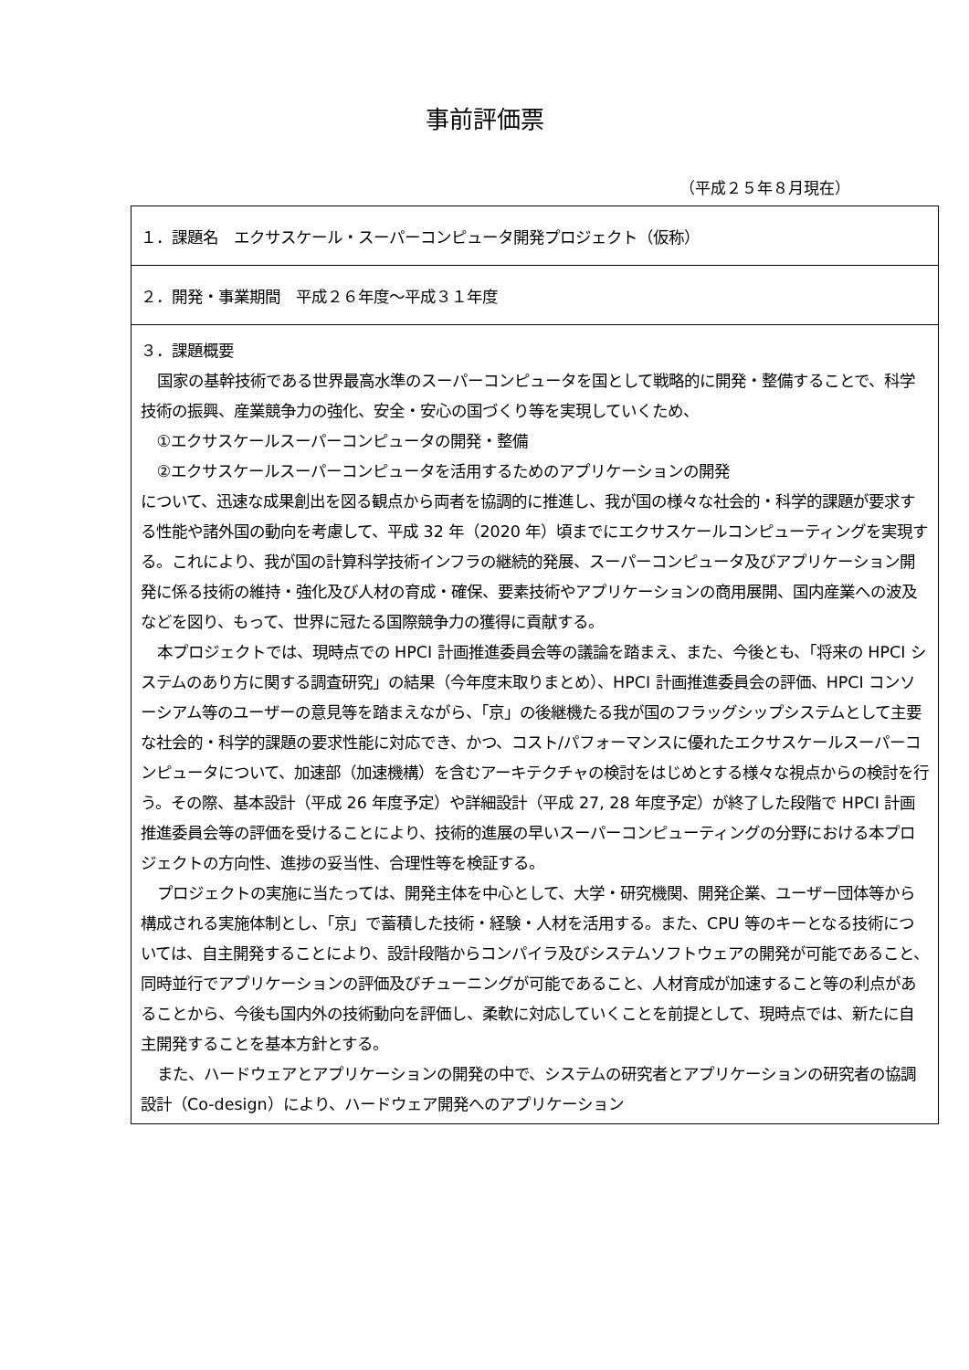事前評価票
（平成２５年８月現在）
１．課題名　エクサスケール・スーパーコンピュータ開発プロジェクト（仮称）
２．開発・事業期間　平成２６年度～平成３１年度
３．課題概要
国家の基幹技術である世界最高水準のスーパーコンピュータを国として戦略的に開発・整備することで、科学技術の振興、産業競争力の強化、安全・安心の国づくり等を実現していくため、
①エクサスケールスーパーコンピュータの開発・整備
②エクサスケールスーパーコンピュータを活用するためのアプリケーションの開発
について、迅速な成果創出を図る観点から両者を協調的に推進し、我が国の様々な社会的・科学的課題が要求する性能や諸外国の動向を考慮して、平成 32 年（2020 年）頃までにエクサスケールコンピューティングを実現する。これにより、我が国の計算科学技術インフラの継続的発展、スーパーコンピュータ及びアプリケーション開発に係る技術の維持・強化及び人材の育成・確保、要素技術やアプリケーションの商用展開、国内産業への波及などを図り、もって、世界に冠たる国際競争力の獲得に貢献する。
本プロジェクトでは、現時点での HPCI 計画推進委員会等の議論を踏まえ、また、今後とも、「将来の HPCI システムのあり方に関する調査研究」の結果（今年度末取りまとめ）、HPCI 計画推進委員会の評価、HPCI コンソーシアム等のユーザーの意見等を踏まえながら、「京」の後継機たる我が国のフラッグシップシステムとして主要な社会的・科学的課題の要求性能に対応でき、かつ、コスト/パフォーマンスに優れたエクサスケールスーパーコンピュータについて、加速部（加速機構）を含むアーキテクチャの検討をはじめとする様々な視点からの検討を行う。その際、基本設計（平成 26 年度予定）や詳細設計（平成 27, 28 年度予定）が終了した段階で HPCI 計画推進委員会等の評価を受けることにより、技術的進展の早いスーパーコンピューティングの分野における本プロジェクトの方向性、進捗の妥当性、合理性等を検証する。
プロジェクトの実施に当たっては、開発主体を中心として、大学・研究機関、開発企業、ユーザー団体等から構成される実施体制とし、「京」で蓄積した技術・経験・人材を活用する。また、CPU 等のキーとなる技術については、自主開発することにより、設計段階からコンパイラ及びシステムソフトウェアの開発が可能であること、同時並行でアプリケーションの評価及びチューニングが可能であること、人材育成が加速すること等の利点があることから、今後も国内外の技術動向を評価し、柔軟に対応していくことを前提として、現時点では、新たに自主開発することを基本方針とする。
また、ハードウェアとアプリケーションの開発の中で、システムの研究者とアプリケーションの研究者の協調設計（Co-design）により、ハードウェア開発へのアプリケーション